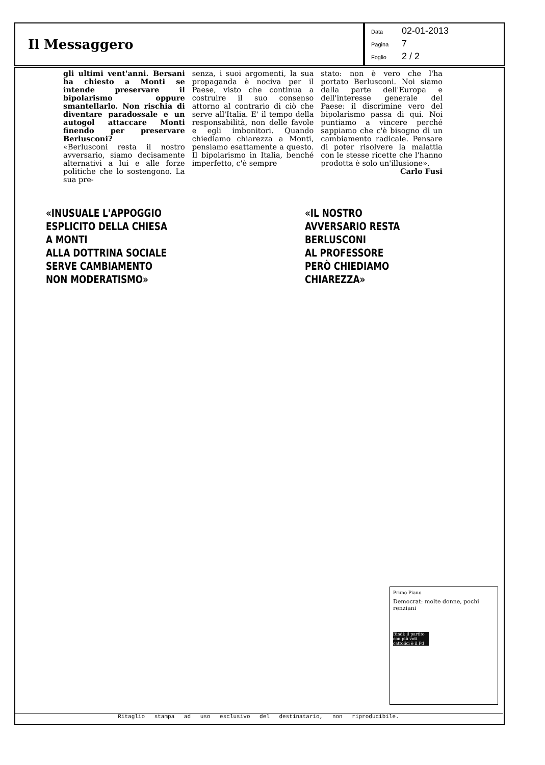Il Messaggero
Data 02-01-2013
Pagina 7
Foglio 2 / 2
gli ultimi vent'anni. Bersani ha chiesto a Monti se intende preservare il bipolarismo oppure smantellarlo. Non rischia di diventare paradossale e un autogol attaccare Monti finendo per preservare Berlusconi?
«Berlusconi resta il nostro avversario, siamo decisamente alternativi a lui e alle forze politiche che lo sostengono. La sua pre-
senza, i suoi argomenti, la sua propaganda è nociva per il Paese, visto che continua a costruire il suo consenso attorno al contrario di ciò che serve all'Italia. E' il tempo della responsabilità, non delle favole e egli imbonitori. Quando chiediamo chiarezza a Monti, pensiamo esattamente a questo. Il bipolarismo in Italia, benché imperfetto, c'è sempre
stato: non è vero che l'ha portato Berlusconi. Noi siamo dalla parte dell'Europa e dell'interesse generale del Paese: il discrimine vero del bipolarismo passa di qui. Noi puntiamo a vincere perché sappiamo che c'è bisogno di un cambiamento radicale. Pensare di poter risolvere la malattia con le stesse ricette che l'hanno prodotta è solo un'illusione».
Carlo Fusi
«INUSUALE L'APPOGGIO
ESPLICITO DELLA CHIESA
A MONTI
ALLA DOTTRINA SOCIALE
SERVE CAMBIAMENTO
NON MODERATISMO»
«IL NOSTRO
AVVERSARIO RESTA
BERLUSCONI
AL PROFESSORE
PERÒ CHIEDIAMO
CHIAREZZA»
Primo Piano
Democrat: molte donne, pochi renziani
Bindi: il partito con più voti cattolici è il Pd
Ritaglio stampa ad uso esclusivo del destinatario, non riproducibile.